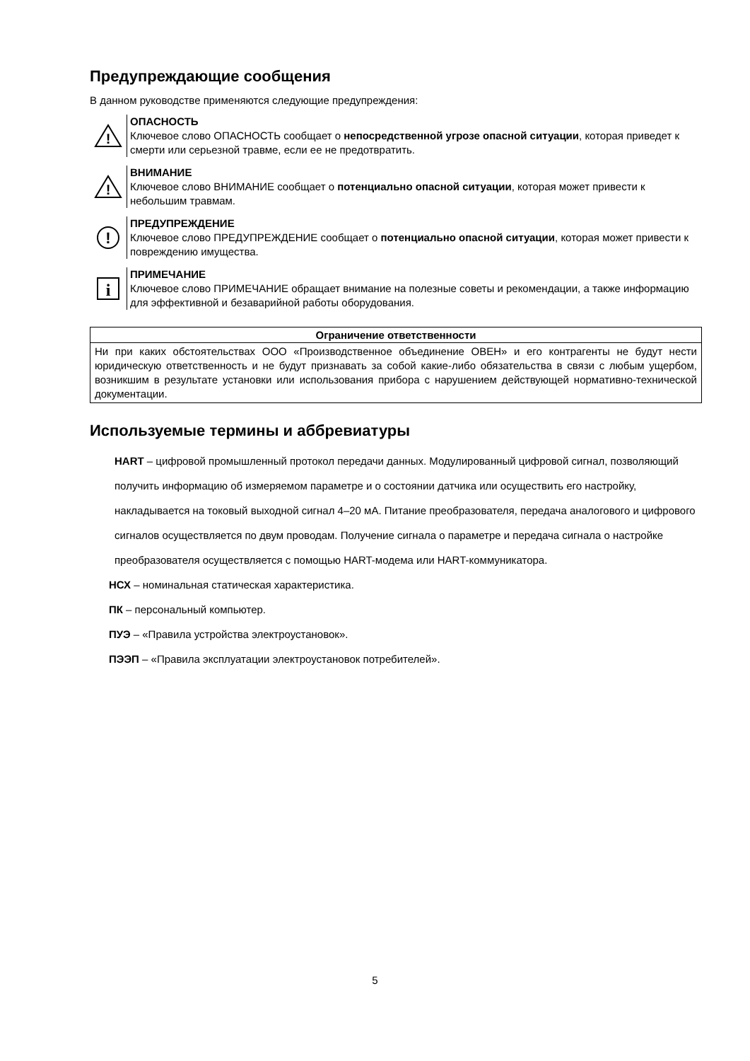Предупреждающие сообщения
В данном руководстве применяются следующие предупреждения:
!
ОПАСНОСТЬ
Ключевое слово ОПАСНОСТЬ сообщает о непосредственной угрозе опасной ситуации, которая приведет к смерти или серьезной травме, если ее не предотвратить.
!
ВНИМАНИЕ
Ключевое слово ВНИМАНИЕ сообщает о потенциально опасной ситуации, которая может привести к небольшим травмам.
!
ПРЕДУПРЕЖДЕНИЕ
Ключевое слово ПРЕДУПРЕЖДЕНИЕ сообщает о потенциально опасной ситуации, которая может привести к повреждению имущества.
i
ПРИМЕЧАНИЕ
Ключевое слово ПРИМЕЧАНИЕ обращает внимание на полезные советы и рекомендации, а также информацию для эффективной и безаварийной работы оборудования.
| Ограничение ответственности |
| --- |
| Ни при каких обстоятельствах ООО «Производственное объединение ОВЕН» и его контрагенты не будут нести юридическую ответственность и не будут признавать за собой какие-либо обязательства в связи с любым ущербом, возникшим в результате установки или использования прибора с нарушением действующей нормативно-технической документации. |
Используемые термины и аббревиатуры
HART – цифровой промышленный протокол передачи данных. Модулированный цифровой сигнал, позволяющий получить информацию об измеряемом параметре и о состоянии датчика или осуществить его настройку, накладывается на токовый выходной сигнал 4–20 мА. Питание преобразователя, передача аналогового и цифрового сигналов осуществляется по двум проводам. Получение сигнала о параметре и передача сигнала о настройке преобразователя осуществляется с помощью HART-модема или HART-коммуникатора.
НСХ – номинальная статическая характеристика.
ПК – персональный компьютер.
ПУЭ – «Правила устройства электроустановок».
ПЭЭП – «Правила эксплуатации электроустановок потребителей».
5